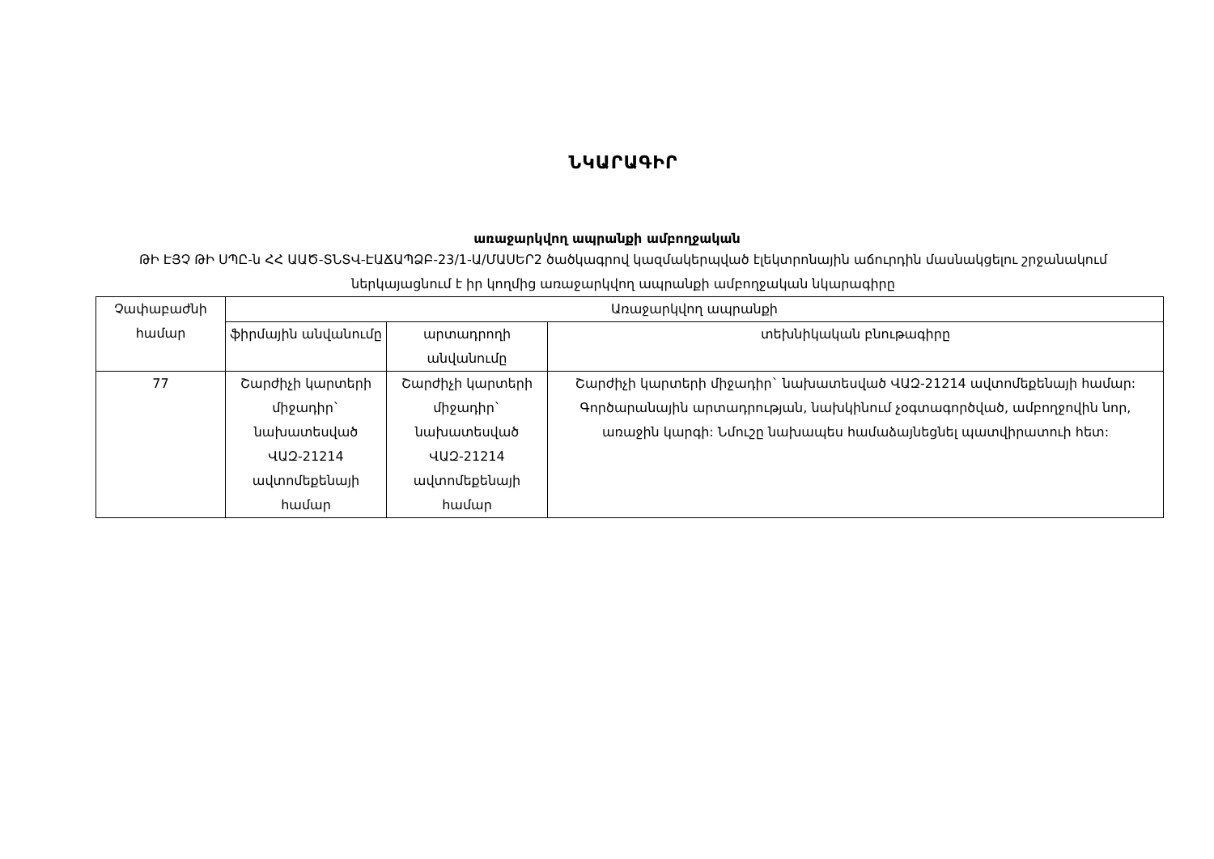ՆԿԱՐԱԳԻՐ
առաջարկվող ապրանքի ամբողջական
ԹԻ ԷՅՉ ԹԻ ՍՊԸ-ն ՀՀ ԱԱԾ-ՏՆՏՎ-ԷԱՃԱՊՁԲ-23/1-Ա/ՄԱՍԵՐ2 ծածկագրով կազմակերպված էլեկտրոնային աճուրդին մասնակցելու շրջանակում ներկայացնում է իր կողմից առաջարկվող ապրանքի ամբողջական նկարագիրը
| Չափաբաժնի համար | Առաջարկվող ապրանքի | | |
| --- | --- | --- | --- |
| | ֆիրմային անվանումը | արտադրողի անվանումը | տեխնիկական բնութագիրը |
| 77 | Շարժիչի կարտերի միջադիր` նախատեսված ՎԱԶ-21214 ավտոմեքենայի համար | Շարժիչի կարտերի միջադիր` նախատեսված ՎԱԶ-21214 ավտոմեքենայի համար | Շարժիչի կարտերի միջադիր` նախատեսված ՎԱԶ-21214 ավտոմեքենայի համար: Գործարանային արտադրության, նախկինում չօգտագործված, ամբողջովին նոր, առաջին կարգի: Նմուշը նախապես համաձայնեցնել պատվիրատուի հետ: |